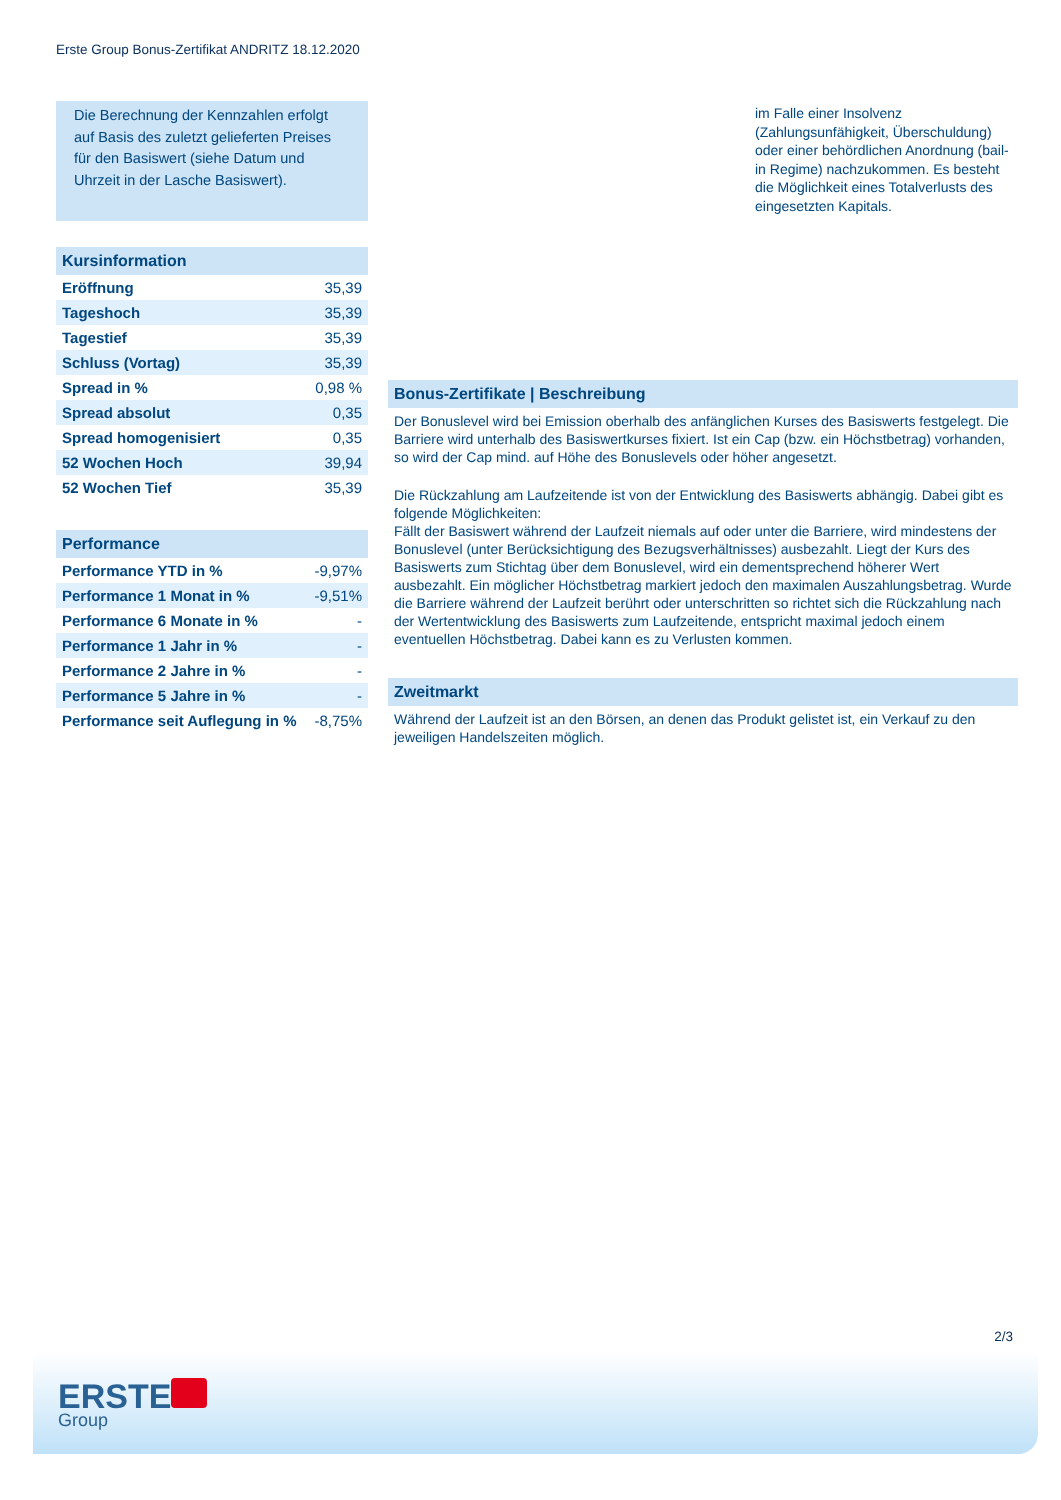Erste Group Bonus-Zertifikat ANDRITZ 18.12.2020
Die Berechnung der Kennzahlen erfolgt auf Basis des zuletzt gelieferten Preises für den Basiswert (siehe Datum und Uhrzeit in der Lasche Basiswert).
Kursinformation
| Eröffnung | 35,39 |
| Tageshoch | 35,39 |
| Tagestief | 35,39 |
| Schluss (Vortag) | 35,39 |
| Spread in % | 0,98 % |
| Spread absolut | 0,35 |
| Spread homogenisiert | 0,35 |
| 52 Wochen Hoch | 39,94 |
| 52 Wochen Tief | 35,39 |
Performance
| Performance YTD in % | -9,97% |
| Performance 1 Monat in % | -9,51% |
| Performance 6 Monate in % | - |
| Performance 1 Jahr in % | - |
| Performance 2 Jahre in % | - |
| Performance 5 Jahre in % | - |
| Performance seit Auflegung in % | -8,75% |
im Falle einer Insolvenz (Zahlungsunfähigkeit, Überschuldung) oder einer behördlichen Anordnung (bail-in Regime) nachzukommen. Es besteht die Möglichkeit eines Totalverlusts des eingesetzten Kapitals.
Bonus-Zertifikate | Beschreibung
Der Bonuslevel wird bei Emission oberhalb des anfänglichen Kurses des Basiswerts festgelegt. Die Barriere wird unterhalb des Basiswertkurses fixiert. Ist ein Cap (bzw. ein Höchstbetrag) vorhanden, so wird der Cap mind. auf Höhe des Bonuslevels oder höher angesetzt.
Die Rückzahlung am Laufzeitende ist von der Entwicklung des Basiswerts abhängig. Dabei gibt es folgende Möglichkeiten:
Fällt der Basiswert während der Laufzeit niemals auf oder unter die Barriere, wird mindestens der Bonuslevel (unter Berücksichtigung des Bezugsverhältnisses) ausbezahlt. Liegt der Kurs des Basiswerts zum Stichtag über dem Bonuslevel, wird ein dementsprechend höherer Wert ausbezahlt. Ein möglicher Höchstbetrag markiert jedoch den maximalen Auszahlungsbetrag. Wurde die Barriere während der Laufzeit berührt oder unterschritten so richtet sich die Rückzahlung nach der Wertentwicklung des Basiswerts zum Laufzeitende, entspricht maximal jedoch einem eventuellen Höchstbetrag. Dabei kann es zu Verlusten kommen.
Zweitmarkt
Während der Laufzeit ist an den Börsen, an denen das Produkt gelistet ist, ein Verkauf zu den jeweiligen Handelszeiten möglich.
2/3
ERSTE
Group